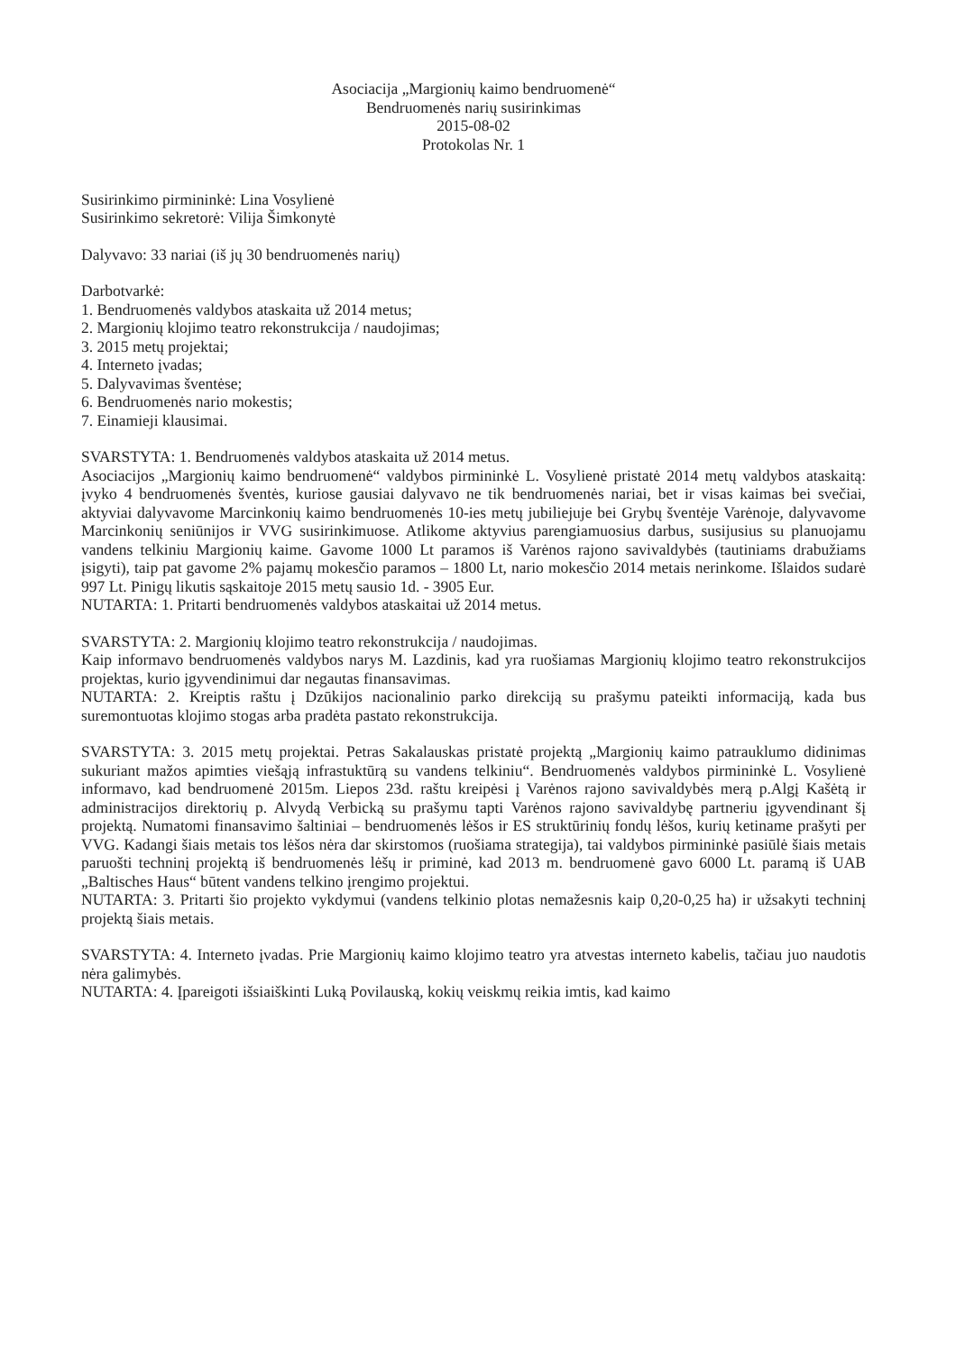Asociacija „Margionių kaimo bendruomenė“
Bendruomenės narių susirinkimas
2015-08-02
Protokolas Nr. 1
Susirinkimo pirmininkė: Lina Vosylienė
Susirinkimo sekretorė: Vilija Šimkonytė
Dalyvavo: 33 nariai (iš jų 30 bendruomenės narių)
Darbotvarkė:
1. Bendruomenės valdybos ataskaita už 2014 metus;
2. Margionių klojimo teatro rekonstrukcija / naudojimas;
3. 2015 metų projektai;
4. Interneto įvadas;
5. Dalyvavimas šventėse;
6. Bendruomenės nario mokestis;
7. Einamieji klausimai.
SVARSTYTA: 1. Bendruomenės valdybos ataskaita už 2014 metus.
Asociacijos „Margionių kaimo bendruomenė“ valdybos pirmininkė L. Vosylienė pristatė 2014 metų valdybos ataskaitą: įvyko 4 bendruomenės šventės, kuriose gausiai dalyvavo ne tik bendruomenės nariai, bet ir visas kaimas bei svečiai, aktyviai dalyvavome Marcinkonių kaimo bendruomenės 10-ies metų jubiliejuje bei Grybų šventėje Varėnoje, dalyvavome Marcinkonių seniūnijos ir VVG susirinkimuose. Atlikome aktyvius parengiamuosius darbus, susijusius su planuojamu vandens telkiniu Margionių kaime. Gavome 1000 Lt paramos iš Varėnos rajono savivaldybės (tautiniams drabužiams įsigyti), taip pat gavome 2% pajamų mokesčio paramos – 1800 Lt, nario mokesčio 2014 metais nerinkome. Išlaidos sudarė 997 Lt. Pinigų likutis sąskaitoje 2015 metų sausio 1d. - 3905 Eur.
NUTARTA: 1. Pritarti bendruomenės valdybos ataskaitai už 2014 metus.
SVARSTYTA: 2. Margionių klojimo teatro rekonstrukcija / naudojimas.
Kaip informavo bendruomenės valdybos narys M. Lazdinis, kad yra ruošiamas Margionių klojimo teatro rekonstrukcijos projektas, kurio įgyvendinimui dar negautas finansavimas.
NUTARTA: 2. Kreiptis raštu į Dzūkijos nacionalinio parko direkciją su prašymu pateikti informaciją, kada bus suremontuotas klojimo stogas arba pradėta pastato rekonstrukcija.
SVARSTYTA: 3. 2015 metų projektai. Petras Sakalauskas pristatė projektą „Margionių kaimo patrauklumo didinimas sukuriant mažos apimties viešąją infrastuktūrą su vandens telkiniu“. Bendruomenės valdybos pirmininkė L. Vosylienė informavo, kad bendruomenė 2015m. Liepos 23d. raštu kreipėsi į Varėnos rajono savivaldybės merą p.Algį Kašėtą ir administracijos direktorių p. Alvydą Verbicką su prašymu tapti Varėnos rajono savivaldybę partneriu įgyvendinant šį projektą. Numatomi finansavimo šaltiniai – bendruomenės lėšos ir ES struktūrinių fondų lėšos, kurių ketiname prašyti per VVG. Kadangi šiais metais tos lėšos nėra dar skirstomos (ruošiama strategija), tai valdybos pirmininkė pasiūlė šiais metais paruošti techninį projektą iš bendruomenės lėšų ir priminė, kad 2013 m. bendruomenė gavo 6000 Lt. paramą iš UAB „Baltisches Haus“ būtent vandens telkino įrengimo projektui.
NUTARTA: 3. Pritarti šio projekto vykdymui (vandens telkinio plotas nemažesnis kaip 0,20-0,25 ha) ir užsakyti techninį projektą šiais metais.
SVARSTYTA: 4. Interneto įvadas. Prie Margionių kaimo klojimo teatro yra atvestas interneto kabelis, tačiau juo naudotis nėra galimybės.
NUTARTA: 4. Įpareigoti išsiaiškinti Luką Povilauską, kokių veiskmų reikia imtis, kad kaimo